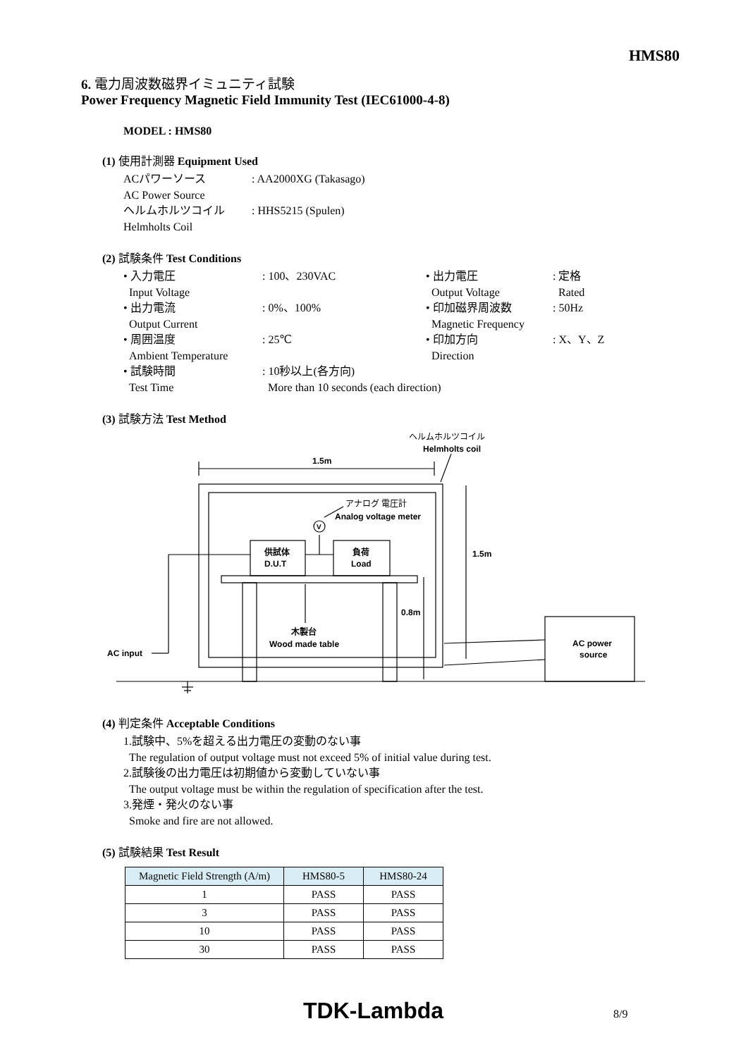HMS80
6. 電力周波数磁界イミュニティ試験
Power Frequency Magnetic Field Immunity Test (IEC61000-4-8)
MODEL : HMS80
(1) 使用計測器 Equipment Used
ACパワーソース
AC Power Source
: AA2000XG (Takasago)
ヘルムホルツコイル
Helmholts Coil
: HHS5215 (Spulen)
(2) 試験条件 Test Conditions
• 入力電圧
Input Voltage
: 100、230VAC • 出力電圧
Output Voltage
: 定格
Rated
• 出力電流
Output Current
: 0%、100% • 印加磁界周波数
Magnetic Frequency
: 50Hz
• 周囲温度
Ambient Temperature
: 25℃ • 印加方向
Direction
: X、Y、Z
• 試験時間
Test Time
: 10秒以上(各方向)
More than 10 seconds (each direction)
(3) 試験方法 Test Method
1.5m
1.5m
0.8m
ヘルムホルツコイル
Helmholts coil
アナログ 電圧計
Analog voltage meter
V
供試体
D.U.T
負荷
Load
木製台
Wood made table
AC input
AC power
source
(4) 判定条件 Acceptable Conditions
1.試験中、5%を超える出力電圧の変動のない事
The regulation of output voltage must not exceed 5% of initial value during test.
2.試験後の出力電圧は初期値から変動していない事
The output voltage must be within the regulation of specification after the test.
3.発煙・発火のない事
Smoke and fire are not allowed.
(5) 試験結果 Test Result
| Magnetic Field Strength (A/m) | HMS80-5 | HMS80-24 |
| --- | --- | --- |
| 1 | PASS | PASS |
| 3 | PASS | PASS |
| 10 | PASS | PASS |
| 30 | PASS | PASS |
TDK-Lambda 8/9